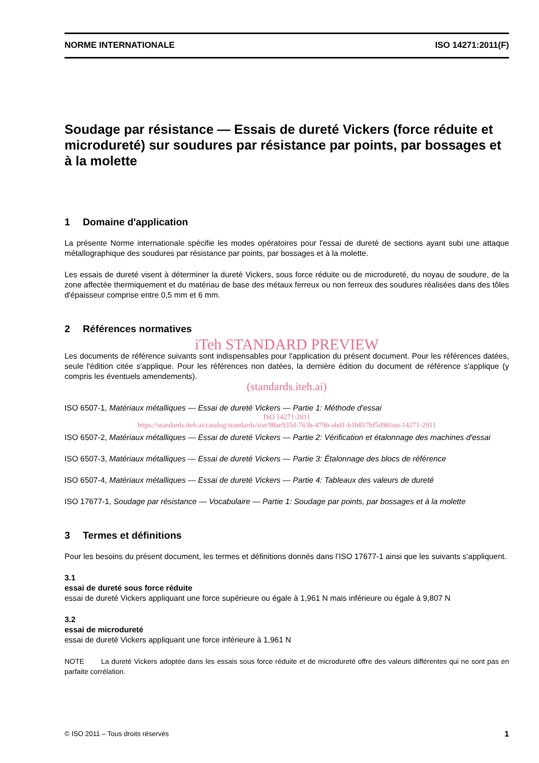NORME INTERNATIONALE ISO 14271:2011(F)
Soudage par résistance — Essais de dureté Vickers (force réduite et microdureté) sur soudures par résistance par points, par bossages et à la molette
1 Domaine d'application
La présente Norme internationale spécifie les modes opératoires pour l'essai de dureté de sections ayant subi une attaque métallographique des soudures par résistance par points, par bossages et à la molette.
Les essais de dureté visent à déterminer la dureté Vickers, sous force réduite ou de microdureté, du noyau de soudure, de la zone affectée thermiquement et du matériau de base des métaux ferreux ou non ferreux des soudures réalisées dans des tôles d'épaisseur comprise entre 0,5 mm et 6 mm.
2 Références normatives
iTeh STANDARD PREVIEW
Les documents de référence suivants sont indispensables pour l'application du présent document. Pour les références datées, seule l'édition citée s'applique. Pour les références non datées, la dernière édition du document de référence s'applique (y compris les éventuels amendements).
(standards.iteh.ai)
ISO 6507-1, Matériaux métalliques — Essai de dureté Vickers — Partie 1: Méthode d'essai
ISO 14271:2011
https://standards.iteh.ai/catalog/standards/sist/98ae935d-763b-479b-abd1-b1b817bf5d90/iso-14271-2011
ISO 6507-2, Matériaux métalliques — Essai de dureté Vickers — Partie 2: Vérification et étalonnage des machines d'essai
ISO 6507-3, Matériaux métalliques — Essai de dureté Vickers — Partie 3: Étalonnage des blocs de référence
ISO 6507-4, Matériaux métalliques — Essai de dureté Vickers — Partie 4: Tableaux des valeurs de dureté
ISO 17677-1, Soudage par résistance — Vocabulaire — Partie 1: Soudage par points, par bossages et à la molette
3 Termes et définitions
Pour les besoins du présent document, les termes et définitions donnés dans l'ISO 17677-1 ainsi que les suivants s'appliquent.
3.1
essai de dureté sous force réduite
essai de dureté Vickers appliquant une force supérieure ou égale à 1,961 N mais inférieure ou égale à 9,807 N
3.2
essai de microdureté
essai de dureté Vickers appliquant une force inférieure à 1,961 N
NOTE La dureté Vickers adoptée dans les essais sous force réduite et de microdureté offre des valeurs différentes qui ne sont pas en parfaite corrélation.
© ISO 2011 – Tous droits réservés 1